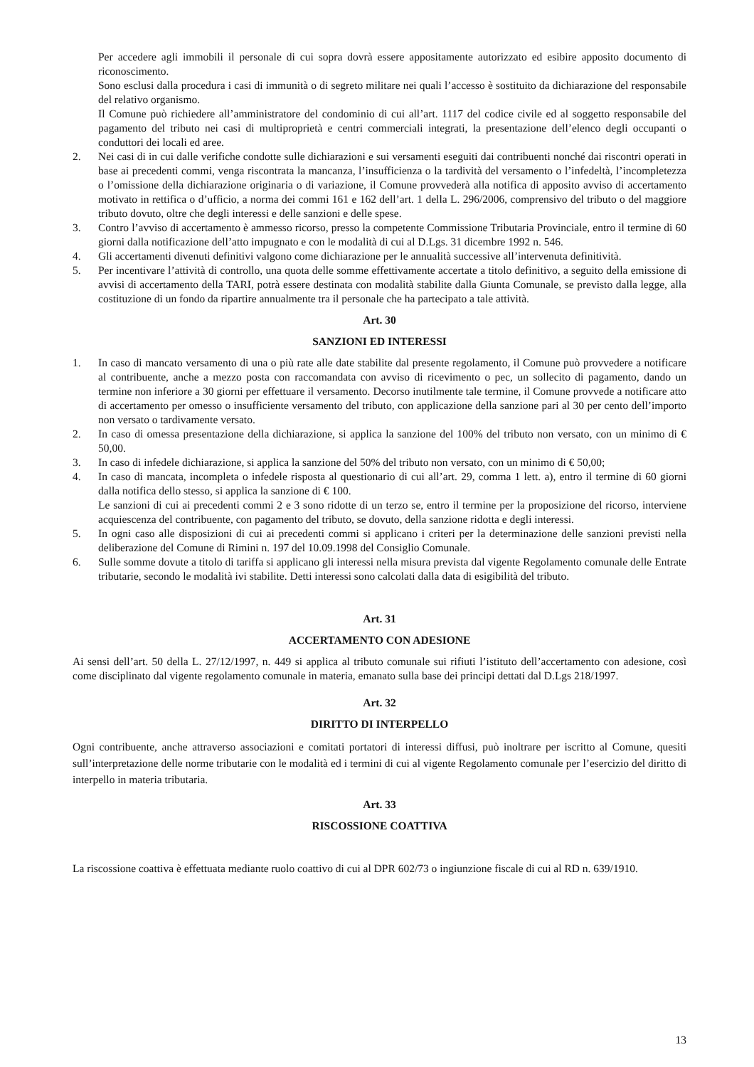Per accedere agli immobili il personale di cui sopra dovrà essere appositamente autorizzato ed esibire apposito documento di riconoscimento.
Sono esclusi dalla procedura i casi di immunità o di segreto militare nei quali l’accesso è sostituito da dichiarazione del responsabile del relativo organismo.
Il Comune può richiedere all’amministratore del condominio di cui all’art. 1117 del codice civile ed al soggetto responsabile del pagamento del tributo nei casi di multiproprietà e centri commerciali integrati, la presentazione dell’elenco degli occupanti o conduttori dei locali ed aree.
2. Nei casi di in cui dalle verifiche condotte sulle dichiarazioni e sui versamenti eseguiti dai contribuenti nonché dai riscontri operati in base ai precedenti commi, venga riscontrata la mancanza, l’insufficienza o la tardività del versamento o l’infedeltà, l’incompletezza o l’omissione della dichiarazione originaria o di variazione, il Comune provvederà alla notifica di apposito avviso di accertamento motivato in rettifica o d’ufficio, a norma dei commi 161 e 162 dell’art. 1 della L. 296/2006, comprensivo del tributo o del maggiore tributo dovuto, oltre che degli interessi e delle sanzioni e delle spese.
3. Contro l’avviso di accertamento è ammesso ricorso, presso la competente Commissione Tributaria Provinciale, entro il termine di 60 giorni dalla notificazione dell’atto impugnato e con le modalità di cui al D.Lgs. 31 dicembre 1992 n. 546.
4. Gli accertamenti divenuti definitivi valgono come dichiarazione per le annualità successive all’intervenuta definitività.
5. Per incentivare l’attività di controllo, una quota delle somme effettivamente accertate a titolo definitivo, a seguito della emissione di avvisi di accertamento della TARI, potrà essere destinata con modalità stabilite dalla Giunta Comunale, se previsto dalla legge, alla costituzione di un fondo da ripartire annualmente tra il personale che ha partecipato a tale attività.
Art. 30
SANZIONI ED INTERESSI
1. In caso di mancato versamento di una o più rate alle date stabilite dal presente regolamento, il Comune può provvedere a notificare al contribuente, anche a mezzo posta con raccomandata con avviso di ricevimento o pec, un sollecito di pagamento, dando un termine non inferiore a 30 giorni per effettuare il versamento. Decorso inutilmente tale termine, il Comune provvede a notificare atto di accertamento per omesso o insufficiente versamento del tributo, con applicazione della sanzione pari al 30 per cento dell’importo non versato o tardivamente versato.
2. In caso di omessa presentazione della dichiarazione, si applica la sanzione del 100% del tributo non versato, con un minimo di € 50,00.
3. In caso di infedele dichiarazione, si applica la sanzione del 50% del tributo non versato, con un minimo di € 50,00;
4. In caso di mancata, incompleta o infedele risposta al questionario di cui all’art. 29, comma 1 lett. a), entro il termine di 60 giorni dalla notifica dello stesso, si applica la sanzione di € 100.
Le sanzioni di cui ai precedenti commi 2 e 3 sono ridotte di un terzo se, entro il termine per la proposizione del ricorso, interviene acquiescenza del contribuente, con pagamento del tributo, se dovuto, della sanzione ridotta e degli interessi.
5. In ogni caso alle disposizioni di cui ai precedenti commi si applicano i criteri per la determinazione delle sanzioni previsti nella deliberazione del Comune di Rimini n. 197 del 10.09.1998 del Consiglio Comunale.
6. Sulle somme dovute a titolo di tariffa si applicano gli interessi nella misura prevista dal vigente Regolamento comunale delle Entrate tributarie, secondo le modalità ivi stabilite. Detti interessi sono calcolati dalla data di esigibilità del tributo.
Art. 31
ACCERTAMENTO CON ADESIONE
Ai sensi dell’art. 50 della L. 27/12/1997, n. 449 si applica al tributo comunale sui rifiuti l’istituto dell’accertamento con adesione, così come disciplinato dal vigente regolamento comunale in materia, emanato sulla base dei principi dettati dal D.Lgs 218/1997.
Art. 32
DIRITTO DI INTERPELLO
Ogni contribuente, anche attraverso associazioni e comitati portatori di interessi diffusi, può inoltrare per iscritto al Comune, quesiti sull’interpretazione delle norme tributarie con le modalità ed i termini di cui al vigente Regolamento comunale per l’esercizio del diritto di interpello in materia tributaria.
Art. 33
RISCOSSIONE COATTIVA
La riscossione coattiva è effettuata mediante ruolo coattivo di cui al DPR 602/73 o ingiunzione fiscale di cui al RD n. 639/1910.
13